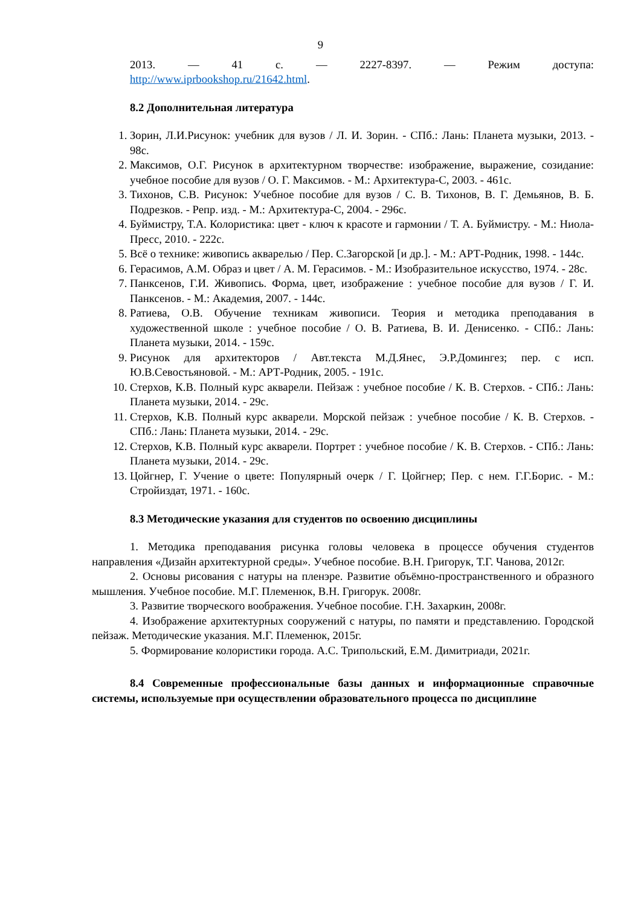9
2013. — 41 с. — 2227-8397. — Режим доступа:
http://www.iprbookshop.ru/21642.html.
8.2 Дополнительная литература
1. Зорин, Л.И.Рисунок: учебник для вузов / Л. И. Зорин. - СПб.: Лань: Планета музыки, 2013. - 98с.
2. Максимов, О.Г. Рисунок в архитектурном творчестве: изображение, выражение, созидание: учебное пособие для вузов / О. Г. Максимов. - М.: Архитектура-С, 2003. - 461с.
3. Тихонов, С.В. Рисунок: Учебное пособие для вузов / С. В. Тихонов, В. Г. Демьянов, В. Б. Подрезков. - Репр. изд. - М.: Архитектура-С, 2004. - 296с.
4. Буймистру, Т.А. Колористика: цвет - ключ к красоте и гармонии / Т. А. Буймистру. - М.: Ниола-Пресс, 2010. - 222с.
5. Всё о технике: живопись акварелью / Пер. С.Загорской [и др.]. - М.: АРТ-Родник, 1998. - 144с.
6. Герасимов, А.М. Образ и цвет / А. М. Герасимов. - М.: Изобразительное искусство, 1974. - 28с.
7. Панксенов, Г.И. Живопись. Форма, цвет, изображение : учебное пособие для вузов / Г. И. Панксенов. - М.: Академия, 2007. - 144с.
8. Ратиева, О.В. Обучение техникам живописи. Теория и методика преподавания в художественной школе : учебное пособие / О. В. Ратиева, В. И. Денисенко. - СПб.: Лань: Планета музыки, 2014. - 159с.
9. Рисунок для архитекторов / Авт.текста М.Д.Янес, Э.Р.Домингез; пер. с исп. Ю.В.Севостьяновой. - М.: АРТ-Родник, 2005. - 191с.
10. Стерхов, К.В. Полный курс акварели. Пейзаж : учебное пособие / К. В. Стерхов. - СПб.: Лань: Планета музыки, 2014. - 29с.
11. Стерхов, К.В. Полный курс акварели. Морской пейзаж : учебное пособие / К. В. Стерхов. - СПб.: Лань: Планета музыки, 2014. - 29с.
12. Стерхов, К.В. Полный курс акварели. Портрет : учебное пособие / К. В. Стерхов. - СПб.: Лань: Планета музыки, 2014. - 29с.
13. Цойгнер, Г. Учение о цвете: Популярный очерк / Г. Цойгнер; Пер. с нем. Г.Г.Борис. - М.: Стройиздат, 1971. - 160с.
8.3 Методические указания для студентов по освоению дисциплины
1. Методика преподавания рисунка головы человека в процессе обучения студентов направления «Дизайн архитектурной среды». Учебное пособие. В.Н. Григорук, Т.Г. Чанова, 2012г.
2. Основы рисования с натуры на пленэре. Развитие объёмно-пространственного и образного мышления. Учебное пособие. М.Г. Племенюк, В.Н. Григорук. 2008г.
3. Развитие творческого воображения. Учебное пособие. Г.Н. Захаркин, 2008г.
4. Изображение архитектурных сооружений с натуры, по памяти и представлению. Городской пейзаж. Методические указания. М.Г. Племенюк, 2015г.
5. Формирование колористики города. А.С. Трипольский, Е.М. Димитриади, 2021г.
8.4 Современные профессиональные базы данных и информационные справочные системы, используемые при осуществлении образовательного процесса по дисциплине